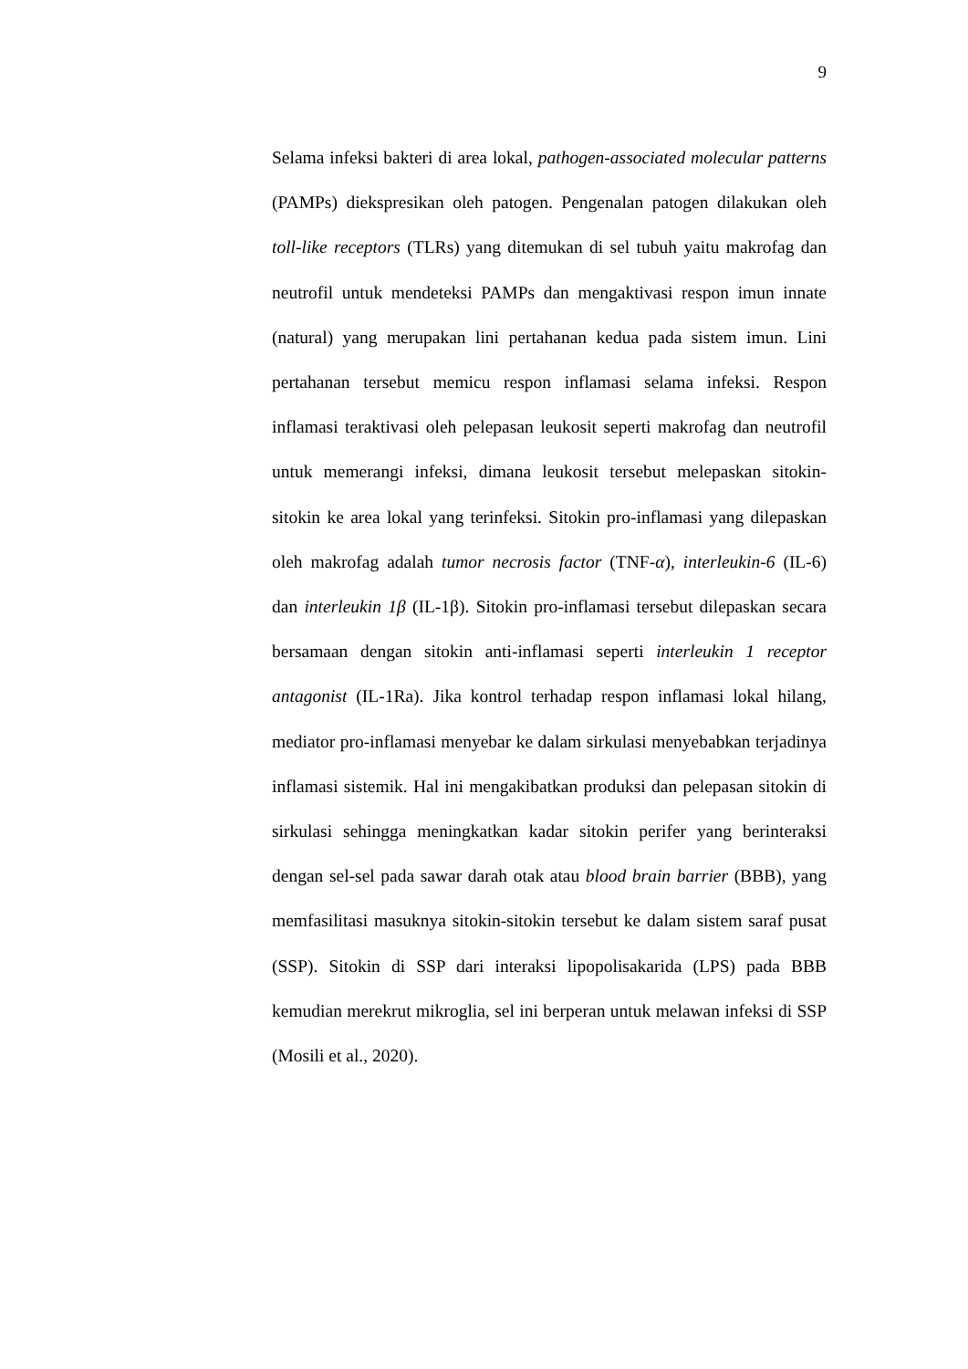9
Selama infeksi bakteri di area lokal, pathogen-associated molecular patterns (PAMPs) diekspresikan oleh patogen. Pengenalan patogen dilakukan oleh toll-like receptors (TLRs) yang ditemukan di sel tubuh yaitu makrofag dan neutrofil untuk mendeteksi PAMPs dan mengaktivasi respon imun innate (natural) yang merupakan lini pertahanan kedua pada sistem imun. Lini pertahanan tersebut memicu respon inflamasi selama infeksi. Respon inflamasi teraktivasi oleh pelepasan leukosit seperti makrofag dan neutrofil untuk memerangi infeksi, dimana leukosit tersebut melepaskan sitokin-sitokin ke area lokal yang terinfeksi. Sitokin pro-inflamasi yang dilepaskan oleh makrofag adalah tumor necrosis factor (TNF-α), interleukin-6 (IL-6) dan interleukin 1β (IL-1β). Sitokin pro-inflamasi tersebut dilepaskan secara bersamaan dengan sitokin anti-inflamasi seperti interleukin 1 receptor antagonist (IL-1Ra). Jika kontrol terhadap respon inflamasi lokal hilang, mediator pro-inflamasi menyebar ke dalam sirkulasi menyebabkan terjadinya inflamasi sistemik. Hal ini mengakibatkan produksi dan pelepasan sitokin di sirkulasi sehingga meningkatkan kadar sitokin perifer yang berinteraksi dengan sel-sel pada sawar darah otak atau blood brain barrier (BBB), yang memfasilitasi masuknya sitokin-sitokin tersebut ke dalam sistem saraf pusat (SSP). Sitokin di SSP dari interaksi lipopolisakarida (LPS) pada BBB kemudian merekrut mikroglia, sel ini berperan untuk melawan infeksi di SSP (Mosili et al., 2020).